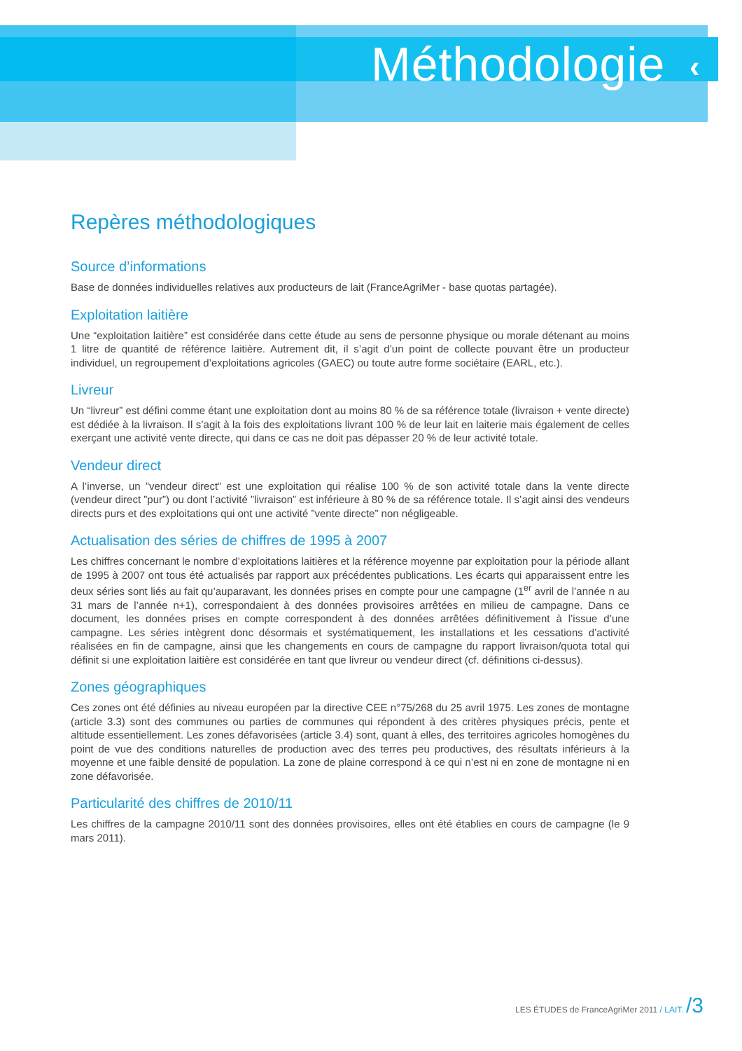Méthodologie ‹
Repères méthodologiques
Source d’informations
Base de données individuelles relatives aux producteurs de lait (FranceAgriMer - base quotas partagée).
Exploitation laitière
Une “exploitation laitière” est considérée dans cette étude au sens de personne physique ou morale détenant au moins 1 litre de quantité de référence laitière. Autrement dit, il s’agit d’un point de collecte pouvant être un producteur individuel, un regroupement d’exploitations agricoles (GAEC) ou toute autre forme sociétaire (EARL, etc.).
Livreur
Un “livreur” est défini comme étant une exploitation dont au moins 80 % de sa référence totale (livraison + vente directe) est dédiée à la livraison. Il s’agit à la fois des exploitations livrant 100 % de leur lait en laiterie mais également de celles exerçant une activité vente directe, qui dans ce cas ne doit pas dépasser 20 % de leur activité totale.
Vendeur direct
A l’inverse, un ”vendeur direct” est une exploitation qui réalise 100 % de son activité totale dans la vente directe (vendeur direct ”pur”) ou dont l’activité ”livraison” est inférieure à 80 % de sa référence totale. Il s’agit ainsi des vendeurs directs purs et des exploitations qui ont une activité ”vente directe” non négligeable.
Actualisation des séries de chiffres de 1995 à 2007
Les chiffres concernant le nombre d’exploitations laitières et la référence moyenne par exploitation pour la période allant de 1995 à 2007 ont tous été actualisés par rapport aux précédentes publications. Les écarts qui apparaissent entre les deux séries sont liés au fait qu’auparavant, les données prises en compte pour une campagne (1<sup>er</sup> avril de l’année n au 31 mars de l’année n+1), correspondaient à des données provisoires arrêtées en milieu de campagne. Dans ce document, les données prises en compte correspondent à des données arrêtées définitivement à l’issue d’une campagne. Les séries intègrent donc désormais et systématiquement, les installations et les cessations d’activité réalisées en fin de campagne, ainsi que les changements en cours de campagne du rapport livraison/quota total qui définit si une exploitation laitière est considérée en tant que livreur ou vendeur direct (cf. définitions ci-dessus).
Zones géographiques
Ces zones ont été définies au niveau européen par la directive CEE n°75/268 du 25 avril 1975. Les zones de montagne (article 3.3) sont des communes ou parties de communes qui répondent à des critères physiques précis, pente et altitude essentiellement. Les zones défavorisées (article 3.4) sont, quant à elles, des territoires agricoles homogènes du point de vue des conditions naturelles de production avec des terres peu productives, des résultats inférieurs à la moyenne et une faible densité de population. La zone de plaine correspond à ce qui n’est ni en zone de montagne ni en zone défavorisée.
Particularité des chiffres de 2010/11
Les chiffres de la campagne 2010/11 sont des données provisoires, elles ont été établies en cours de campagne (le 9 mars 2011).
LES ÉTUDES de FranceAgriMer 2011 / LAIT. /3